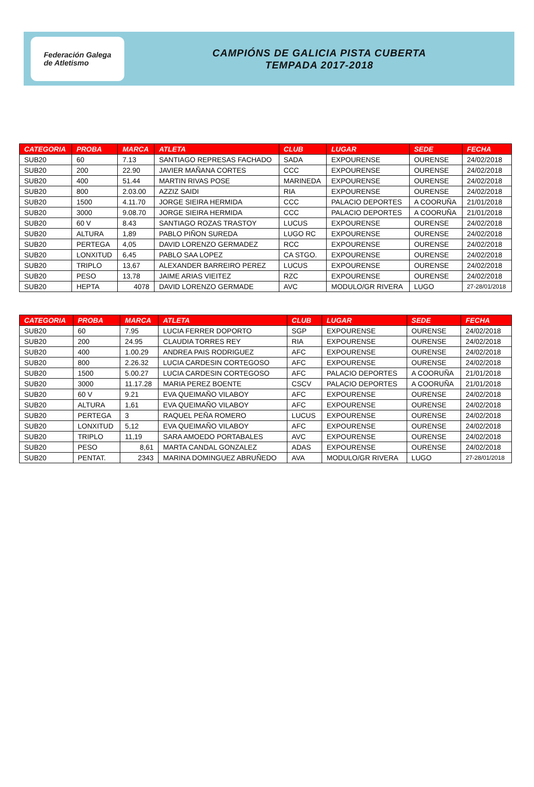Federación Galega
de Atletismo
CAMPIÓNS DE GALICIA PISTA CUBERTA
TEMPADA 2017-2018
| CATEGORIA | PROBA | MARCA | ATLETA | CLUB | LUGAR | SEDE | FECHA |
| --- | --- | --- | --- | --- | --- | --- | --- |
| SUB20 | 60 | 7.13 | SANTIAGO REPRESAS FACHADO | SADA | EXPOURENSE | OURENSE | 24/02/2018 |
| SUB20 | 200 | 22.90 | JAVIER MAÑANA CORTES | CCC | EXPOURENSE | OURENSE | 24/02/2018 |
| SUB20 | 400 | 51.44 | MARTIN RIVAS POSE | MARINEDA | EXPOURENSE | OURENSE | 24/02/2018 |
| SUB20 | 800 | 2.03.00 | AZZIZ SAIDI | RIA | EXPOURENSE | OURENSE | 24/02/2018 |
| SUB20 | 1500 | 4.11.70 | JORGE SIEIRA HERMIDA | CCC | PALACIO DEPORTES | A COORUÑA | 21/01/2018 |
| SUB20 | 3000 | 9.08.70 | JORGE SIEIRA HERMIDA | CCC | PALACIO DEPORTES | A COORUÑA | 21/01/2018 |
| SUB20 | 60 V | 8.43 | SANTIAGO ROZAS TRASTOY | LUCUS | EXPOURENSE | OURENSE | 24/02/2018 |
| SUB20 | ALTURA | 1,89 | PABLO PIÑON SUREDA | LUGO RC | EXPOURENSE | OURENSE | 24/02/2018 |
| SUB20 | PERTEGA | 4,05 | DAVID LORENZO GERMADEZ | RCC | EXPOURENSE | OURENSE | 24/02/2018 |
| SUB20 | LONXITUD | 6,45 | PABLO SAA LOPEZ | CA STGO. | EXPOURENSE | OURENSE | 24/02/2018 |
| SUB20 | TRIPLO | 13,67 | ALEXANDER BARREIRO PEREZ | LUCUS | EXPOURENSE | OURENSE | 24/02/2018 |
| SUB20 | PESO | 13,78 | JAIME ARIAS VIEITEZ | RZC | EXPOURENSE | OURENSE | 24/02/2018 |
| SUB20 | HEPTA | 4078 | DAVID LORENZO GERMADE | AVC | MODULO/GR RIVERA | LUGO | 27-28/01/2018 |
| CATEGORIA | PROBA | MARCA | ATLETA | CLUB | LUGAR | SEDE | FECHA |
| --- | --- | --- | --- | --- | --- | --- | --- |
| SUB20 | 60 | 7.95 | LUCIA FERRER DOPORTO | SGP | EXPOURENSE | OURENSE | 24/02/2018 |
| SUB20 | 200 | 24.95 | CLAUDIA TORRES REY | RIA | EXPOURENSE | OURENSE | 24/02/2018 |
| SUB20 | 400 | 1.00.29 | ANDREA PAIS RODRIGUEZ | AFC | EXPOURENSE | OURENSE | 24/02/2018 |
| SUB20 | 800 | 2.26.32 | LUCIA CARDESIN CORTEGOSO | AFC | EXPOURENSE | OURENSE | 24/02/2018 |
| SUB20 | 1500 | 5.00.27 | LUCIA CARDESIN CORTEGOSO | AFC | PALACIO DEPORTES | A COORUÑA | 21/01/2018 |
| SUB20 | 3000 | 11.17.28 | MARIA PEREZ BOENTE | CSCV | PALACIO DEPORTES | A COORUÑA | 21/01/2018 |
| SUB20 | 60 V | 9.21 | EVA QUEIMAÑO VILABOY | AFC | EXPOURENSE | OURENSE | 24/02/2018 |
| SUB20 | ALTURA | 1,61 | EVA QUEIMAÑO VILABOY | AFC | EXPOURENSE | OURENSE | 24/02/2018 |
| SUB20 | PERTEGA | 3 | RAQUEL PEÑA ROMERO | LUCUS | EXPOURENSE | OURENSE | 24/02/2018 |
| SUB20 | LONXITUD | 5,12 | EVA QUEIMAÑO VILABOY | AFC | EXPOURENSE | OURENSE | 24/02/2018 |
| SUB20 | TRIPLO | 11,19 | SARA AMOEDO PORTABALES | AVC | EXPOURENSE | OURENSE | 24/02/2018 |
| SUB20 | PESO | 8,61 | MARTA CANDAL GONZALEZ | ADAS | EXPOURENSE | OURENSE | 24/02/2018 |
| SUB20 | PENTAT. | 2343 | MARINA DOMINGUEZ ABRUÑEDO | AVA | MODULO/GR RIVERA | LUGO | 27-28/01/2018 |